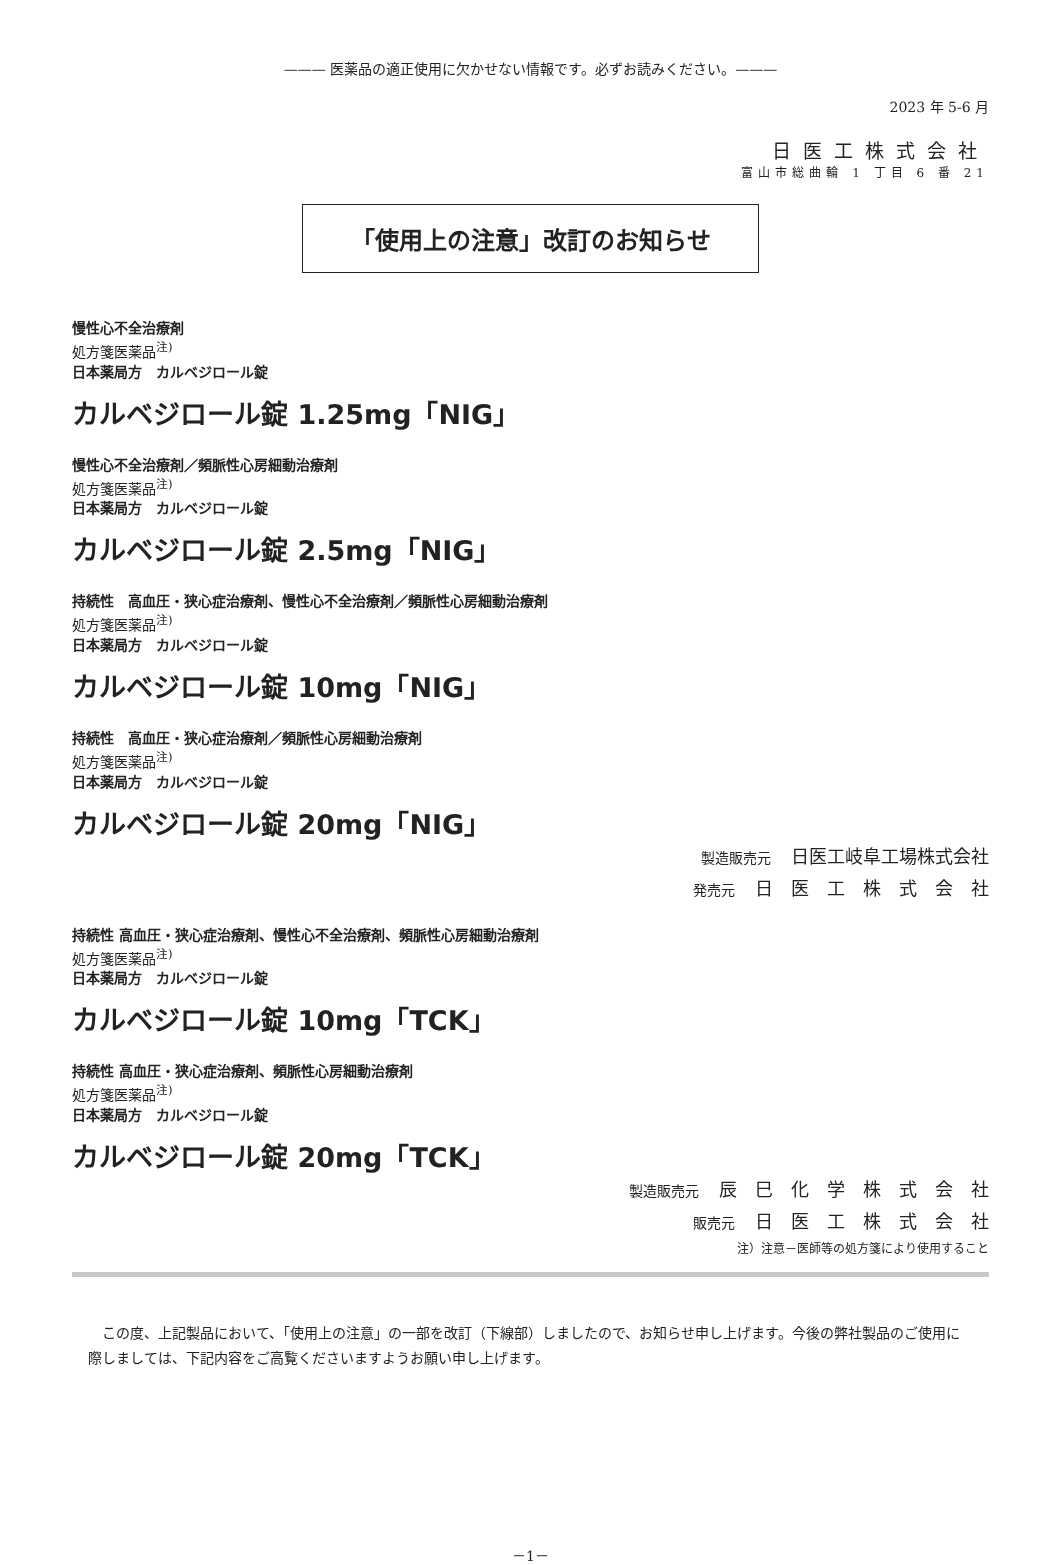——— 医薬品の適正使用に欠かせない情報です。必ずお読みください。———
2023 年 5-6 月
日医工株式会社
富山市総曲輪 1 丁目 6 番 21
「使用上の注意」改訂のお知らせ
慢性心不全治療剤
処方箋医薬品<sup>注)</sup>
日本薬局方　カルベジロール錠
カルベジロール錠 1.25mg「NIG」
慢性心不全治療剤／頻脈性心房細動治療剤
処方箋医薬品<sup>注)</sup>
日本薬局方　カルベジロール錠
カルベジロール錠 2.5mg「NIG」
持続性　高血圧・狭心症治療剤、慢性心不全治療剤／頻脈性心房細動治療剤
処方箋医薬品<sup>注)</sup>
日本薬局方　カルベジロール錠
カルベジロール錠 10mg「NIG」
持続性　高血圧・狭心症治療剤／頻脈性心房細動治療剤
処方箋医薬品<sup>注)</sup>
日本薬局方　カルベジロール錠
カルベジロール錠 20mg「NIG」
製造販売元 日医工岐阜工場株式会社
発売元 日　医　工　株　式　会　社
持続性 高血圧・狭心症治療剤、慢性心不全治療剤、頻脈性心房細動治療剤
処方箋医薬品<sup>注)</sup>
日本薬局方　カルベジロール錠
カルベジロール錠 10mg「TCK」
持続性 高血圧・狭心症治療剤、頻脈性心房細動治療剤
処方箋医薬品<sup>注)</sup>
日本薬局方　カルベジロール錠
カルベジロール錠 20mg「TCK」
製造販売元 辰　巳　化　学　株　式　会　社
販売元 日　医　工　株　式　会　社
注）注意－医師等の処方箋により使用すること
この度、上記製品において、「使用上の注意」の一部を改訂（下線部）しましたので、お知らせ申し上げます。今後の弊社製品のご使用に際しましては、下記内容をご高覧くださいますようお願い申し上げます。
－1－